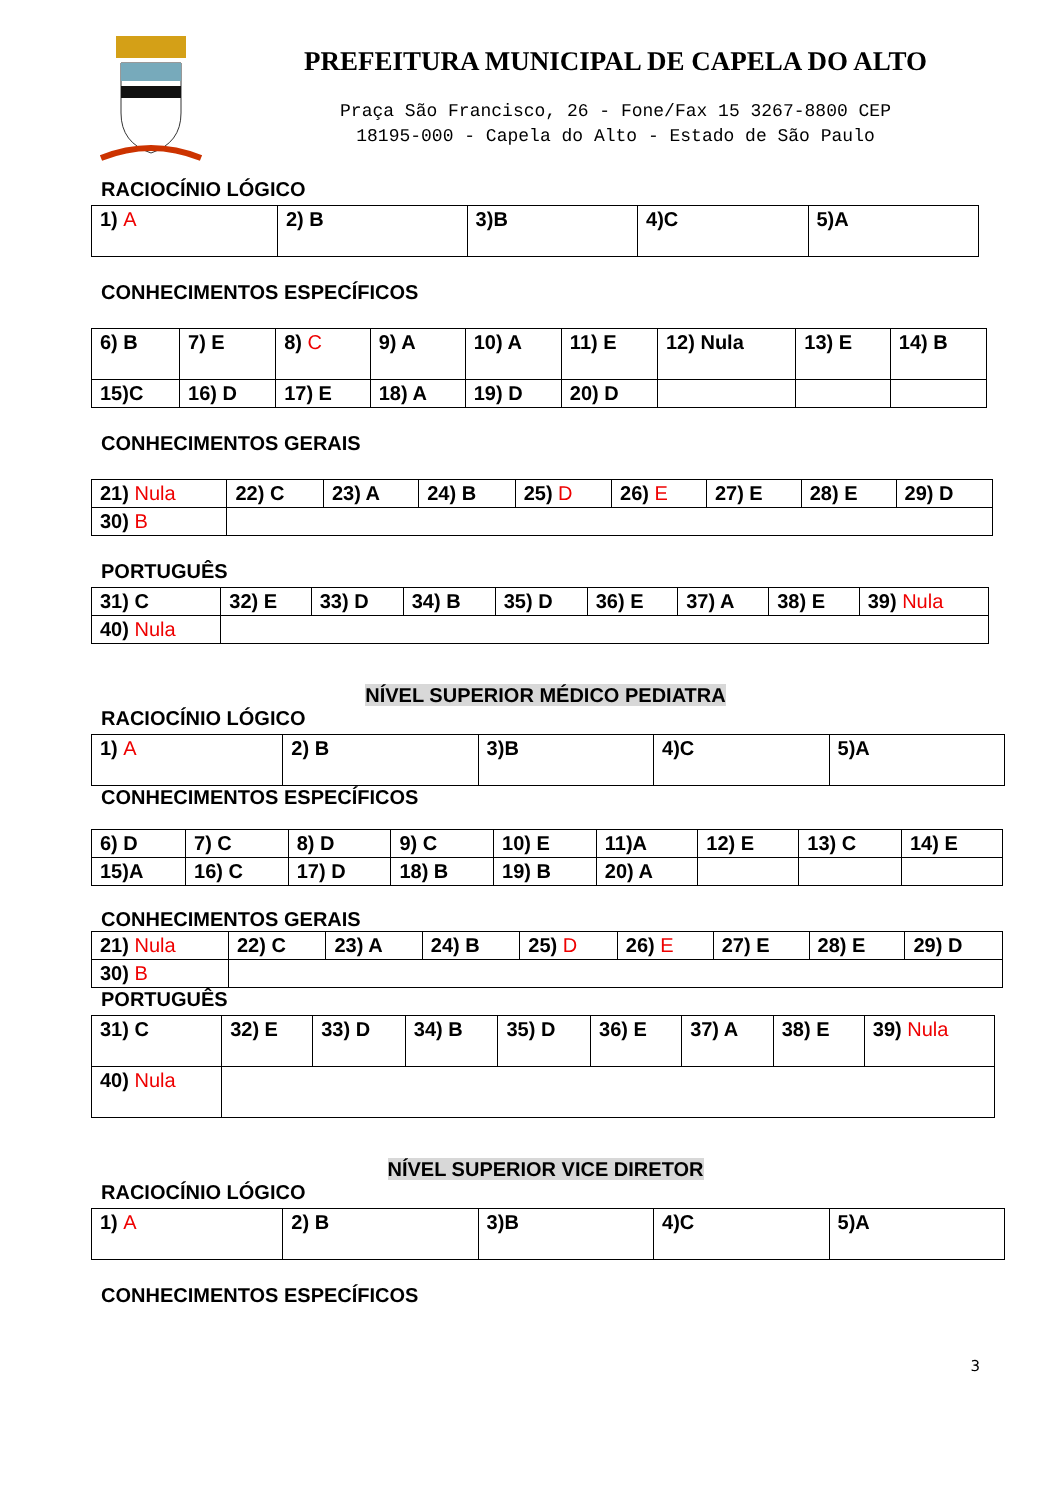PREFEITURA MUNICIPAL DE CAPELA DO ALTO
Praça São Francisco, 26 - Fone/Fax 15 3267-8800 CEP
18195-000 - Capela do Alto - Estado de São Paulo
RACIOCÍNIO LÓGICO
| 1) A | 2) B | 3)B | 4)C | 5)A |
CONHECIMENTOS ESPECÍFICOS
| 6) B | 7) E | 8) C | 9) A | 10) A | 11) E | 12) Nula | 13) E | 14) B |
| 15)C | 16) D | 17) E | 18) A | 19) D | 20) D | | | |
CONHECIMENTOS GERAIS
| 21) Nula | 22) C | 23) A | 24) B | 25) D | 26) E | 27) E | 28) E | 29) D |
| 30) B | | | | | | | | |
PORTUGUÊS
| 31) C | 32) E | 33) D | 34) B | 35) D | 36) E | 37) A | 38) E | 39) Nula |
| 40) Nula | | | | | | | | |
NÍVEL SUPERIOR MÉDICO PEDIATRA
RACIOCÍNIO LÓGICO
| 1) A | 2) B | 3)B | 4)C | 5)A |
CONHECIMENTOS ESPECÍFICOS
| 6) D | 7) C | 8) D | 9) C | 10) E | 11)A | 12) E | 13) C | 14) E |
| 15)A | 16) C | 17) D | 18) B | 19) B | 20) A | | | |
CONHECIMENTOS GERAIS
| 21) Nula | 22) C | 23) A | 24) B | 25) D | 26) E | 27) E | 28) E | 29) D |
| 30) B | | | | | | | | |
PORTUGUÊS
| 31) C | 32) E | 33) D | 34) B | 35) D | 36) E | 37) A | 38) E | 39) Nula |
| 40) Nula | | | | | | | | |
NÍVEL SUPERIOR VICE DIRETOR
RACIOCÍNIO LÓGICO
| 1) A | 2) B | 3)B | 4)C | 5)A |
CONHECIMENTOS ESPECÍFICOS
3